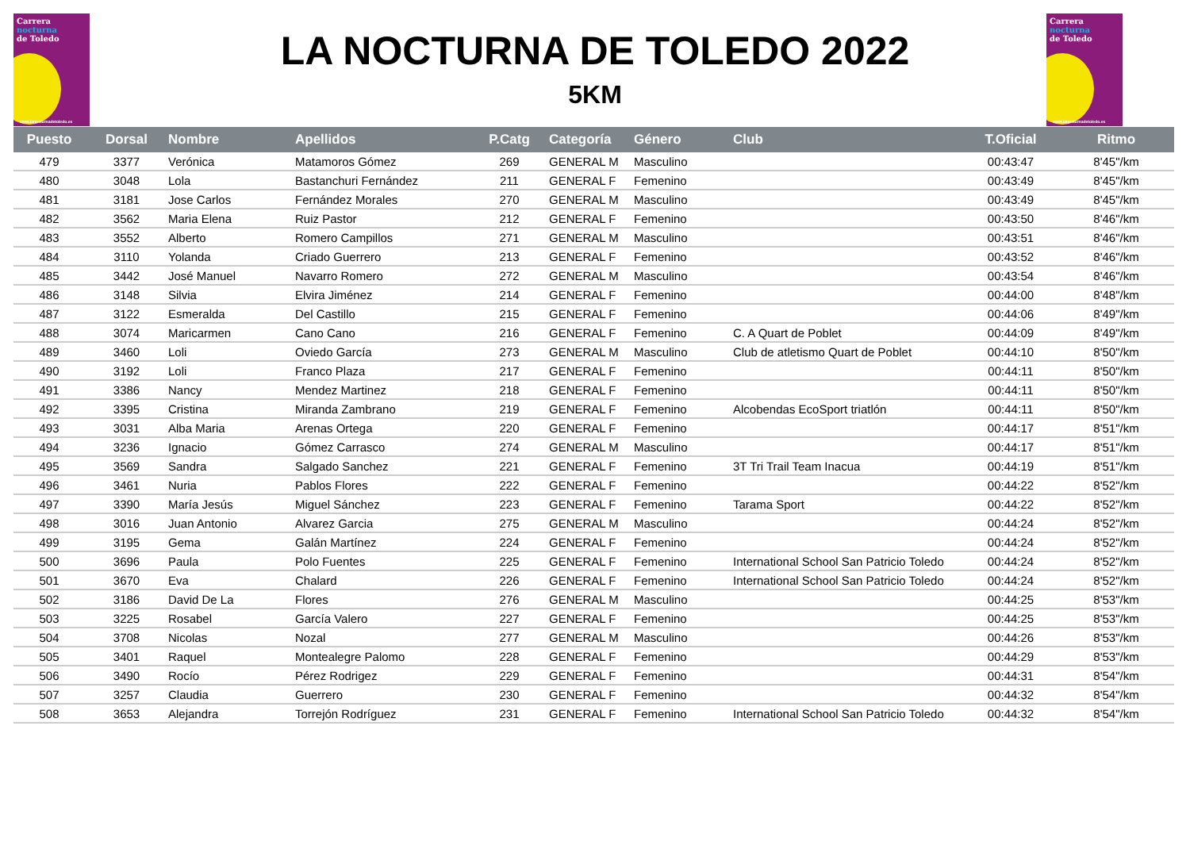Carrera
nocturna
de Toledo
www.lanocturnadetoledo.es
Carrera
nocturna
de Toledo
www.lanocturnadetoledo.es
LA NOCTURNA DE TOLEDO 2022
5KM
| Puesto | Dorsal | Nombre | Apellidos | P.Catg | Categoría | Género | Club | T.Oficial | Ritmo |
| --- | --- | --- | --- | --- | --- | --- | --- | --- | --- |
| 479 | 3377 | Verónica | Matamoros Gómez | 269 | GENERAL M | Masculino | | 00:43:47 | 8'45"/km |
| 480 | 3048 | Lola | Bastanchuri Fernández | 211 | GENERAL F | Femenino | | 00:43:49 | 8'45"/km |
| 481 | 3181 | Jose Carlos | Fernández Morales | 270 | GENERAL M | Masculino | | 00:43:49 | 8'45"/km |
| 482 | 3562 | Maria Elena | Ruiz Pastor | 212 | GENERAL F | Femenino | | 00:43:50 | 8'46"/km |
| 483 | 3552 | Alberto | Romero Campillos | 271 | GENERAL M | Masculino | | 00:43:51 | 8'46"/km |
| 484 | 3110 | Yolanda | Criado Guerrero | 213 | GENERAL F | Femenino | | 00:43:52 | 8'46"/km |
| 485 | 3442 | José Manuel | Navarro Romero | 272 | GENERAL M | Masculino | | 00:43:54 | 8'46"/km |
| 486 | 3148 | Silvia | Elvira Jiménez | 214 | GENERAL F | Femenino | | 00:44:00 | 8'48"/km |
| 487 | 3122 | Esmeralda | Del Castillo | 215 | GENERAL F | Femenino | | 00:44:06 | 8'49"/km |
| 488 | 3074 | Maricarmen | Cano Cano | 216 | GENERAL F | Femenino | C. A Quart de Poblet | 00:44:09 | 8'49"/km |
| 489 | 3460 | Loli | Oviedo García | 273 | GENERAL M | Masculino | Club de atletismo Quart de Poblet | 00:44:10 | 8'50"/km |
| 490 | 3192 | Loli | Franco Plaza | 217 | GENERAL F | Femenino | | 00:44:11 | 8'50"/km |
| 491 | 3386 | Nancy | Mendez Martinez | 218 | GENERAL F | Femenino | | 00:44:11 | 8'50"/km |
| 492 | 3395 | Cristina | Miranda Zambrano | 219 | GENERAL F | Femenino | Alcobendas EcoSport triatlón | 00:44:11 | 8'50"/km |
| 493 | 3031 | Alba Maria | Arenas Ortega | 220 | GENERAL F | Femenino | | 00:44:17 | 8'51"/km |
| 494 | 3236 | Ignacio | Gómez Carrasco | 274 | GENERAL M | Masculino | | 00:44:17 | 8'51"/km |
| 495 | 3569 | Sandra | Salgado Sanchez | 221 | GENERAL F | Femenino | 3T Tri Trail Team Inacua | 00:44:19 | 8'51"/km |
| 496 | 3461 | Nuria | Pablos Flores | 222 | GENERAL F | Femenino | | 00:44:22 | 8'52"/km |
| 497 | 3390 | María Jesús | Miguel Sánchez | 223 | GENERAL F | Femenino | Tarama Sport | 00:44:22 | 8'52"/km |
| 498 | 3016 | Juan Antonio | Alvarez Garcia | 275 | GENERAL M | Masculino | | 00:44:24 | 8'52"/km |
| 499 | 3195 | Gema | Galán Martínez | 224 | GENERAL F | Femenino | | 00:44:24 | 8'52"/km |
| 500 | 3696 | Paula | Polo Fuentes | 225 | GENERAL F | Femenino | International School San Patricio Toledo | 00:44:24 | 8'52"/km |
| 501 | 3670 | Eva | Chalard | 226 | GENERAL F | Femenino | International School San Patricio Toledo | 00:44:24 | 8'52"/km |
| 502 | 3186 | David De La | Flores | 276 | GENERAL M | Masculino | | 00:44:25 | 8'53"/km |
| 503 | 3225 | Rosabel | García Valero | 227 | GENERAL F | Femenino | | 00:44:25 | 8'53"/km |
| 504 | 3708 | Nicolas | Nozal | 277 | GENERAL M | Masculino | | 00:44:26 | 8'53"/km |
| 505 | 3401 | Raquel | Montealegre Palomo | 228 | GENERAL F | Femenino | | 00:44:29 | 8'53"/km |
| 506 | 3490 | Rocío | Pérez Rodrigez | 229 | GENERAL F | Femenino | | 00:44:31 | 8'54"/km |
| 507 | 3257 | Claudia | Guerrero | 230 | GENERAL F | Femenino | | 00:44:32 | 8'54"/km |
| 508 | 3653 | Alejandra | Torrejón Rodríguez | 231 | GENERAL F | Femenino | International School San Patricio Toledo | 00:44:32 | 8'54"/km |